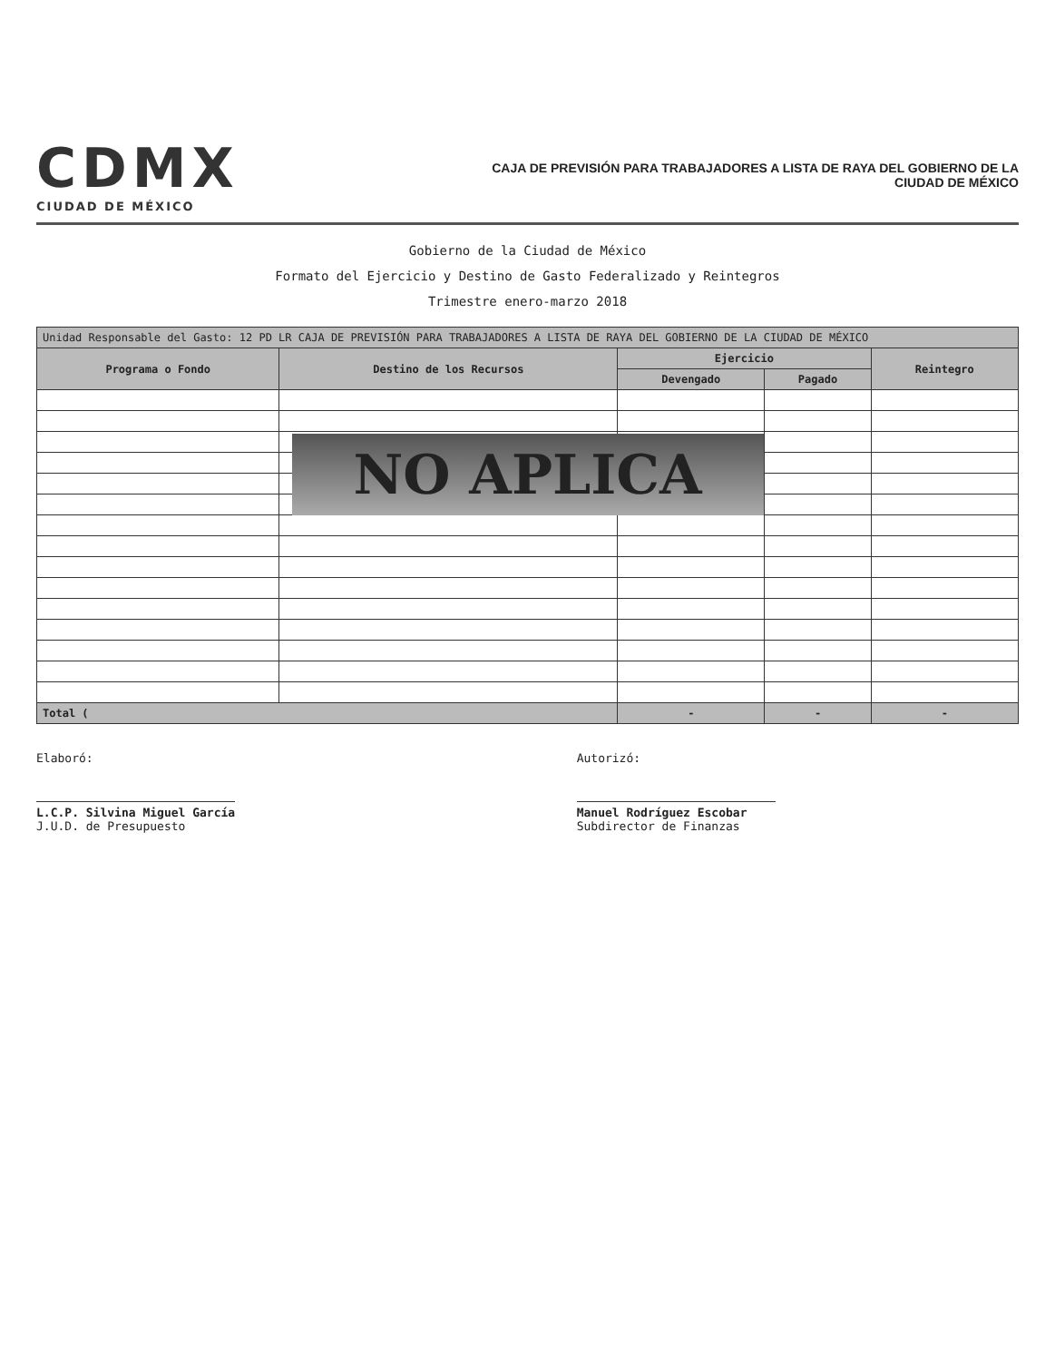CDMX
CIUDAD DE MÉXICO
CAJA DE PREVISIÓN PARA TRABAJADORES A LISTA DE RAYA DEL GOBIERNO DE LA
CIUDAD DE MÉXICO
Gobierno de la Ciudad de México
Formato del Ejercicio y Destino de Gasto Federalizado y Reintegros
Trimestre enero-marzo 2018
| Unidad Responsable del Gasto: 12 PD LR CAJA DE PREVISIÓN PARA TRABAJADORES A LISTA DE RAYA DEL GOBIERNO DE LA CIUDAD DE MÉXICO | | | | |
| --- | --- | --- | --- | --- |
| Programa o Fondo | Destino de los Recursos | Ejercicio | | Reintegro |
| | | Devengado | Pagado | |
| Total ( | | - | - | - |
NO APLICA
Elaboró:
L.C.P. Silvina Miguel García
J.U.D. de Presupuesto
Autorizó:
Manuel Rodríguez Escobar
Subdirector de Finanzas